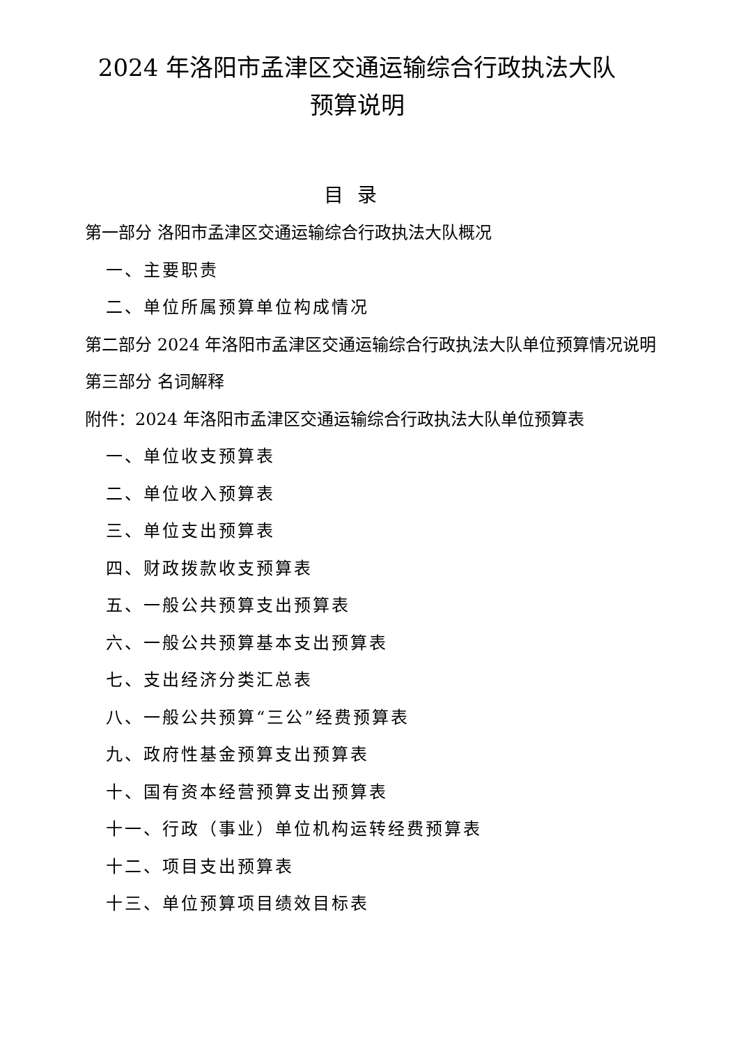2024 年洛阳市孟津区交通运输综合行政执法大队
预算说明
目录
第一部分 洛阳市孟津区交通运输综合行政执法大队概况
一、主要职责
二、单位所属预算单位构成情况
第二部分 2024 年洛阳市孟津区交通运输综合行政执法大队单位预算情况说明
第三部分 名词解释
附件：2024 年洛阳市孟津区交通运输综合行政执法大队单位预算表
一、单位收支预算表
二、单位收入预算表
三、单位支出预算表
四、财政拨款收支预算表
五、一般公共预算支出预算表
六、一般公共预算基本支出预算表
七、支出经济分类汇总表
八、一般公共预算“三公”经费预算表
九、政府性基金预算支出预算表
十、国有资本经营预算支出预算表
十一、行政（事业）单位机构运转经费预算表
十二、项目支出预算表
十三、单位预算项目绩效目标表